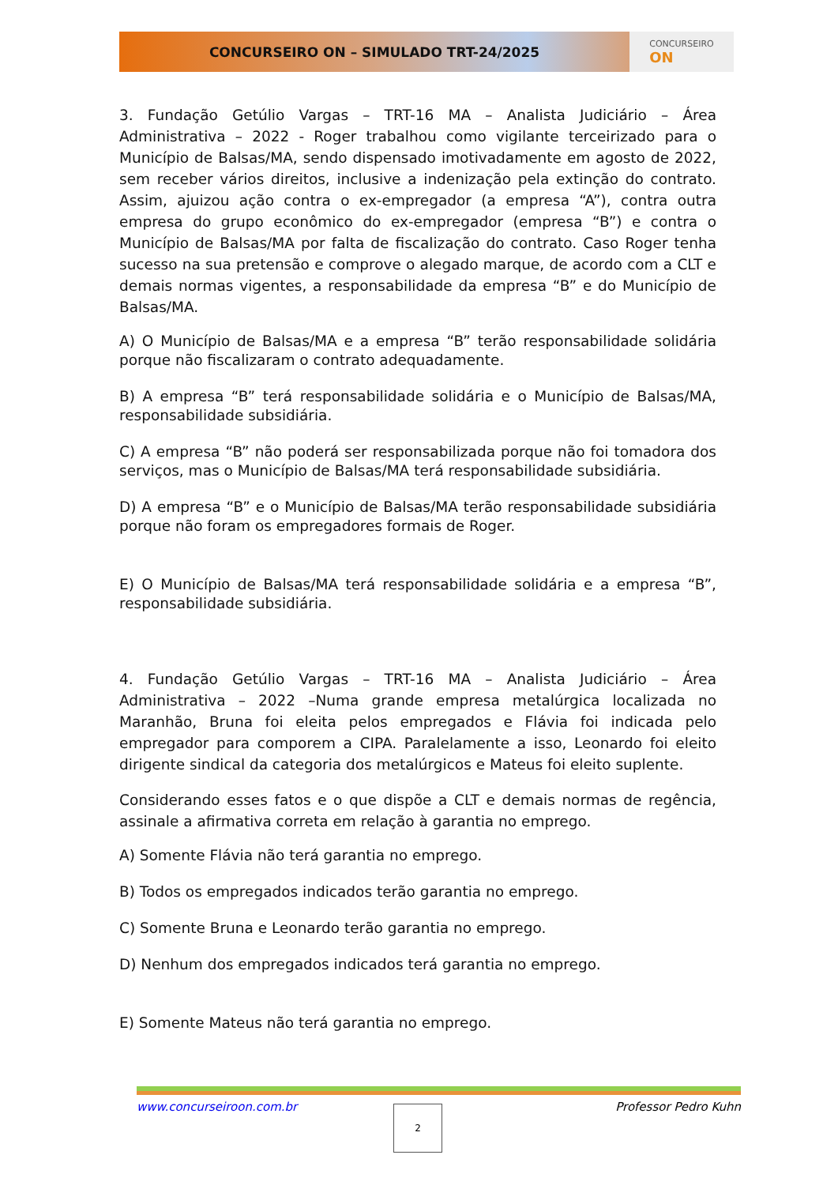CONCURSEIRO ON – SIMULADO TRT-24/2025
CONCURSEIRO
ON
3. Fundação Getúlio Vargas – TRT-16 MA – Analista Judiciário – Área Administrativa – 2022 - Roger trabalhou como vigilante terceirizado para o Município de Balsas/MA, sendo dispensado imotivadamente em agosto de 2022, sem receber vários direitos, inclusive a indenização pela extinção do contrato. Assim, ajuizou ação contra o ex-empregador (a empresa “A”), contra outra empresa do grupo econômico do ex-empregador (empresa “B”) e contra o Município de Balsas/MA por falta de fiscalização do contrato. Caso Roger tenha sucesso na sua pretensão e comprove o alegado marque, de acordo com a CLT e demais normas vigentes, a responsabilidade da empresa “B” e do Município de Balsas/MA.
A) O Município de Balsas/MA e a empresa “B” terão responsabilidade solidária porque não fiscalizaram o contrato adequadamente.
B) A empresa “B” terá responsabilidade solidária e o Município de Balsas/MA, responsabilidade subsidiária.
C) A empresa “B” não poderá ser responsabilizada porque não foi tomadora dos serviços, mas o Município de Balsas/MA terá responsabilidade subsidiária.
D) A empresa “B” e o Município de Balsas/MA terão responsabilidade subsidiária porque não foram os empregadores formais de Roger.
E) O Município de Balsas/MA terá responsabilidade solidária e a empresa “B”, responsabilidade subsidiária.
4. Fundação Getúlio Vargas – TRT-16 MA – Analista Judiciário – Área Administrativa – 2022 –Numa grande empresa metalúrgica localizada no Maranhão, Bruna foi eleita pelos empregados e Flávia foi indicada pelo empregador para comporem a CIPA. Paralelamente a isso, Leonardo foi eleito dirigente sindical da categoria dos metalúrgicos e Mateus foi eleito suplente.
Considerando esses fatos e o que dispõe a CLT e demais normas de regência, assinale a afirmativa correta em relação à garantia no emprego.
A) Somente Flávia não terá garantia no emprego.
B) Todos os empregados indicados terão garantia no emprego.
C) Somente Bruna e Leonardo terão garantia no emprego.
D) Nenhum dos empregados indicados terá garantia no emprego.
E) Somente Mateus não terá garantia no emprego.
www.concurseiroon.com.br Professor Pedro Kuhn
2